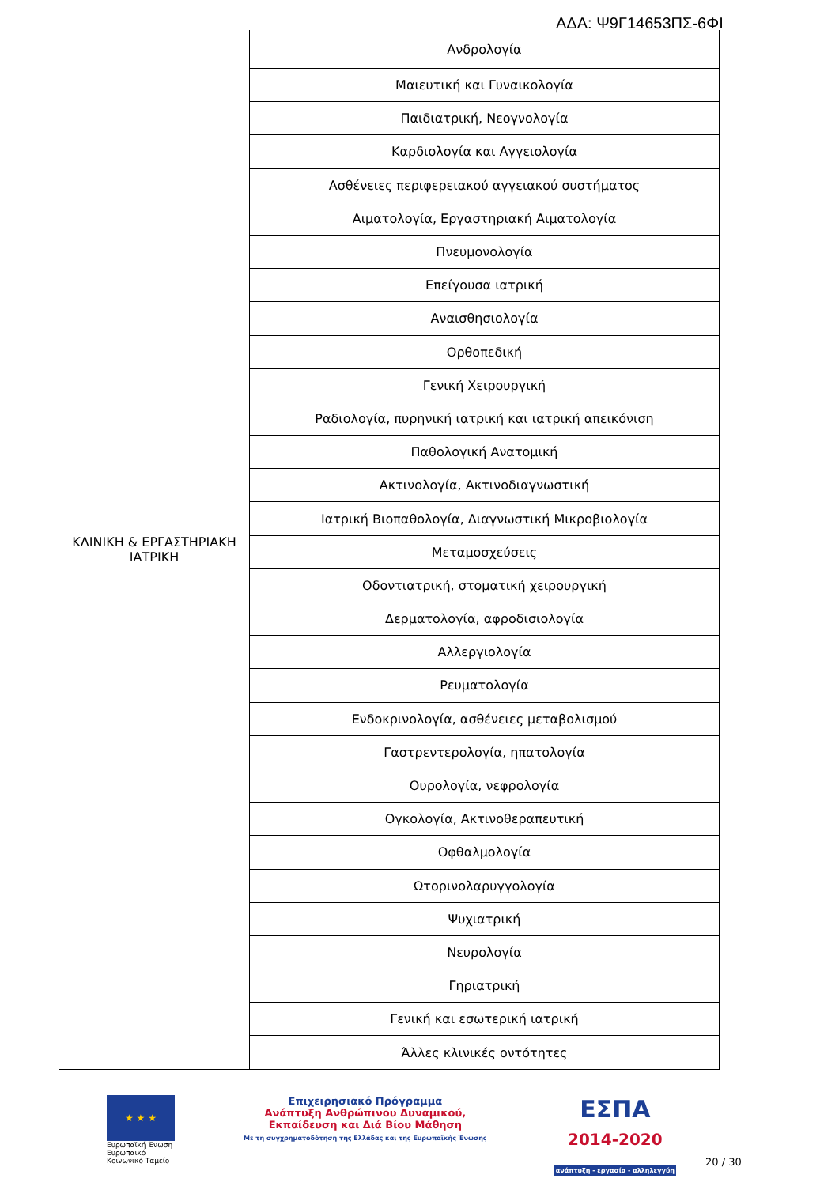ΑΔΑ: Ψ9Γ14653ΠΣ-6ΦΙ
| ΚΛΙΝΙΚΗ & ΕΡΓΑΣΤΗΡΙΑΚΗ ΙΑΤΡΙΚΗ | Ανδρολογία |
| | Μαιευτική και Γυναικολογία |
| | Παιδιατρική, Νεογνολογία |
| | Καρδιολογία και Αγγειολογία |
| | Ασθένειες περιφερειακού αγγειακού συστήματος |
| | Αιματολογία, Εργαστηριακή Αιματολογία |
| | Πνευμονολογία |
| | Επείγουσα ιατρική |
| | Αναισθησιολογία |
| | Ορθοπεδική |
| | Γενική Χειρουργική |
| | Ραδιολογία, πυρηνική ιατρική και ιατρική απεικόνιση |
| | Παθολογική Ανατομική |
| | Ακτινολογία, Ακτινοδιαγνωστική |
| | Ιατρική Βιοπαθολογία, Διαγνωστική Μικροβιολογία |
| | Μεταμοσχεύσεις |
| | Οδοντιατρική, στοματική χειρουργική |
| | Δερματολογία, αφροδισιολογία |
| | Αλλεργιολογία |
| | Ρευματολογία |
| | Ενδοκρινολογία, ασθένειες μεταβολισμού |
| | Γαστρεντερολογία, ηπατολογία |
| | Ουρολογία, νεφρολογία |
| | Ογκολογία, Ακτινοθεραπευτική |
| | Οφθαλμολογία |
| | Ωτορινολαρυγγολογία |
| | Ψυχιατρική |
| | Νευρολογία |
| | Γηριατρική |
| | Γενική και εσωτερική ιατρική |
| | Άλλες κλινικές οντότητες |
★ ★ ★
Ευρωπαϊκή Ένωση
Ευρωπαϊκό Κοινωνικό Ταμείο
Επιχειρησιακό Πρόγραμμα
Ανάπτυξη Ανθρώπινου Δυναμικού,
Εκπαίδευση και Διά Βίου Μάθηση
Με τη συγχρηματοδότηση της Ελλάδας και της Ευρωπαϊκής Ένωσης
ΕΣΠΑ
2014-2020
ανάπτυξη - εργασία - αλληλεγγύη
20 / 30